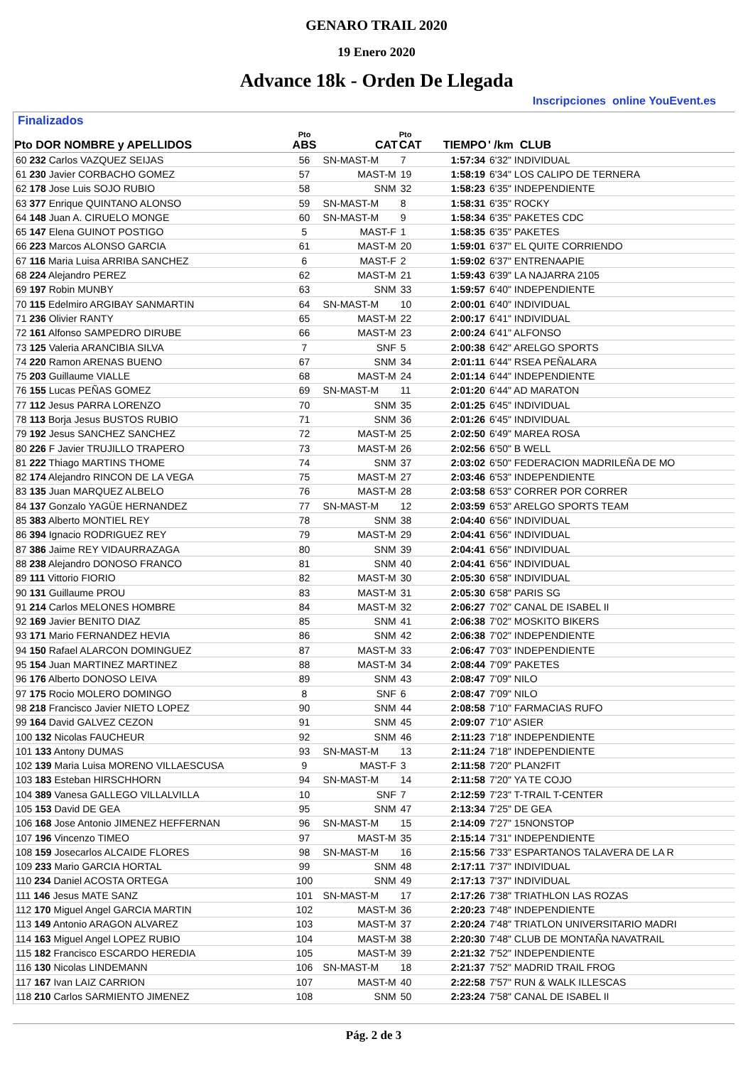GENARO TRAIL 2020
19 Enero 2020
Advance 18k - Orden De Llegada
Inscripciones online YouEvent.es
Finalizados
| Pto DOR NOMBRE y APELLIDOS | Pto ABS | CAT | Pto CAT | TIEMPO | ' /km CLUB |
| --- | --- | --- | --- | --- | --- |
| 60 232 Carlos VAZQUEZ SEIJAS | 56 | SN-MAST-M | 7 | 1:57:34 | 6'32" INDIVIDUAL |
| 61 230 Javier CORBACHO GOMEZ | 57 | MAST-M | 19 | 1:58:19 | 6'34" LOS CALIPO DE TERNERA |
| 62 178 Jose Luis SOJO RUBIO | 58 | SNM | 32 | 1:58:23 | 6'35" INDEPENDIENTE |
| 63 377 Enrique QUINTANO ALONSO | 59 | SN-MAST-M | 8 | 1:58:31 | 6'35" ROCKY |
| 64 148 Juan A. CIRUELO MONGE | 60 | SN-MAST-M | 9 | 1:58:34 | 6'35" PAKETES CDC |
| 65 147 Elena GUINOT POSTIGO | 5 | MAST-F | 1 | 1:58:35 | 6'35" PAKETES |
| 66 223 Marcos ALONSO GARCIA | 61 | MAST-M | 20 | 1:59:01 | 6'37" EL QUITE CORRIENDO |
| 67 116 Maria Luisa ARRIBA SANCHEZ | 6 | MAST-F | 2 | 1:59:02 | 6'37" ENTRENAAPIE |
| 68 224 Alejandro PEREZ | 62 | MAST-M | 21 | 1:59:43 | 6'39" LA NAJARRA 2105 |
| 69 197 Robin MUNBY | 63 | SNM | 33 | 1:59:57 | 6'40" INDEPENDIENTE |
| 70 115 Edelmiro ARGIBAY SANMARTIN | 64 | SN-MAST-M | 10 | 2:00:01 | 6'40" INDIVIDUAL |
| 71 236 Olivier RANTY | 65 | MAST-M | 22 | 2:00:17 | 6'41" INDIVIDUAL |
| 72 161 Alfonso SAMPEDRO DIRUBE | 66 | MAST-M | 23 | 2:00:24 | 6'41" ALFONSO |
| 73 125 Valeria ARANCIBIA SILVA | 7 | SNF | 5 | 2:00:38 | 6'42" ARELGO SPORTS |
| 74 220 Ramon ARENAS BUENO | 67 | SNM | 34 | 2:01:11 | 6'44" RSEA PEÑALARA |
| 75 203 Guillaume VIALLE | 68 | MAST-M | 24 | 2:01:14 | 6'44" INDEPENDIENTE |
| 76 155 Lucas PEÑAS GOMEZ | 69 | SN-MAST-M | 11 | 2:01:20 | 6'44" AD MARATON |
| 77 112 Jesus PARRA LORENZO | 70 | SNM | 35 | 2:01:25 | 6'45" INDIVIDUAL |
| 78 113 Borja Jesus BUSTOS RUBIO | 71 | SNM | 36 | 2:01:26 | 6'45" INDIVIDUAL |
| 79 192 Jesus SANCHEZ SANCHEZ | 72 | MAST-M | 25 | 2:02:50 | 6'49" MAREA ROSA |
| 80 226 F Javier TRUJILLO TRAPERO | 73 | MAST-M | 26 | 2:02:56 | 6'50" B WELL |
| 81 222 Thiago MARTINS THOME | 74 | SNM | 37 | 2:03:02 | 6'50" FEDERACION MADRILEÑA DE MO |
| 82 174 Alejandro RINCON DE LA VEGA | 75 | MAST-M | 27 | 2:03:46 | 6'53" INDEPENDIENTE |
| 83 135 Juan MARQUEZ ALBELO | 76 | MAST-M | 28 | 2:03:58 | 6'53" CORRER POR CORRER |
| 84 137 Gonzalo YAGÜE HERNANDEZ | 77 | SN-MAST-M | 12 | 2:03:59 | 6'53" ARELGO SPORTS TEAM |
| 85 383 Alberto MONTIEL REY | 78 | SNM | 38 | 2:04:40 | 6'56" INDIVIDUAL |
| 86 394 Ignacio RODRIGUEZ REY | 79 | MAST-M | 29 | 2:04:41 | 6'56" INDIVIDUAL |
| 87 386 Jaime REY VIDAURRAZAGA | 80 | SNM | 39 | 2:04:41 | 6'56" INDIVIDUAL |
| 88 238 Alejandro DONOSO FRANCO | 81 | SNM | 40 | 2:04:41 | 6'56" INDIVIDUAL |
| 89 111 Vittorio FIORIO | 82 | MAST-M | 30 | 2:05:30 | 6'58" INDIVIDUAL |
| 90 131 Guillaume PROU | 83 | MAST-M | 31 | 2:05:30 | 6'58" PARIS SG |
| 91 214 Carlos MELONES HOMBRE | 84 | MAST-M | 32 | 2:06:27 | 7'02" CANAL DE ISABEL II |
| 92 169 Javier BENITO DIAZ | 85 | SNM | 41 | 2:06:38 | 7'02" MOSKITO BIKERS |
| 93 171 Mario FERNANDEZ HEVIA | 86 | SNM | 42 | 2:06:38 | 7'02" INDEPENDIENTE |
| 94 150 Rafael ALARCON DOMINGUEZ | 87 | MAST-M | 33 | 2:06:47 | 7'03" INDEPENDIENTE |
| 95 154 Juan MARTINEZ MARTINEZ | 88 | MAST-M | 34 | 2:08:44 | 7'09" PAKETES |
| 96 176 Alberto DONOSO LEIVA | 89 | SNM | 43 | 2:08:47 | 7'09" NILO |
| 97 175 Rocio MOLERO DOMINGO | 8 | SNF | 6 | 2:08:47 | 7'09" NILO |
| 98 218 Francisco Javier NIETO LOPEZ | 90 | SNM | 44 | 2:08:58 | 7'10" FARMACIAS RUFO |
| 99 164 David GALVEZ CEZON | 91 | SNM | 45 | 2:09:07 | 7'10" ASIER |
| 100 132 Nicolas FAUCHEUR | 92 | SNM | 46 | 2:11:23 | 7'18" INDEPENDIENTE |
| 101 133 Antony DUMAS | 93 | SN-MAST-M | 13 | 2:11:24 | 7'18" INDEPENDIENTE |
| 102 139 Maria Luisa MORENO VILLAESCUSA | 9 | MAST-F | 3 | 2:11:58 | 7'20" PLAN2FIT |
| 103 183 Esteban HIRSCHHORN | 94 | SN-MAST-M | 14 | 2:11:58 | 7'20" YA TE COJO |
| 104 389 Vanesa GALLEGO VILLALVILLA | 10 | SNF | 7 | 2:12:59 | 7'23" T-TRAIL T-CENTER |
| 105 153 David DE GEA | 95 | SNM | 47 | 2:13:34 | 7'25" DE GEA |
| 106 168 Jose Antonio JIMENEZ HEFFERNAN | 96 | SN-MAST-M | 15 | 2:14:09 | 7'27" 15NONSTOP |
| 107 196 Vincenzo TIMEO | 97 | MAST-M | 35 | 2:15:14 | 7'31" INDEPENDIENTE |
| 108 159 Josecarlos ALCAIDE FLORES | 98 | SN-MAST-M | 16 | 2:15:56 | 7'33" ESPARTANOS TALAVERA DE LA R |
| 109 233 Mario GARCIA HORTAL | 99 | SNM | 48 | 2:17:11 | 7'37" INDIVIDUAL |
| 110 234 Daniel ACOSTA ORTEGA | 100 | SNM | 49 | 2:17:13 | 7'37" INDIVIDUAL |
| 111 146 Jesus MATE SANZ | 101 | SN-MAST-M | 17 | 2:17:26 | 7'38" TRIATHLON LAS ROZAS |
| 112 170 Miguel Angel GARCIA MARTIN | 102 | MAST-M | 36 | 2:20:23 | 7'48" INDEPENDIENTE |
| 113 149 Antonio ARAGON ALVAREZ | 103 | MAST-M | 37 | 2:20:24 | 7'48" TRIATLON UNIVERSITARIO MADRI |
| 114 163 Miguel Angel LOPEZ RUBIO | 104 | MAST-M | 38 | 2:20:30 | 7'48" CLUB DE MONTAÑA NAVATRAIL |
| 115 182 Francisco ESCARDO HEREDIA | 105 | MAST-M | 39 | 2:21:32 | 7'52" INDEPENDIENTE |
| 116 130 Nicolas LINDEMANN | 106 | SN-MAST-M | 18 | 2:21:37 | 7'52" MADRID TRAIL FROG |
| 117 167 Ivan LAIZ CARRION | 107 | MAST-M | 40 | 2:22:58 | 7'57" RUN & WALK ILLESCAS |
| 118 210 Carlos SARMIENTO JIMENEZ | 108 | SNM | 50 | 2:23:24 | 7'58" CANAL DE ISABEL II |
Pág. 2 de 3